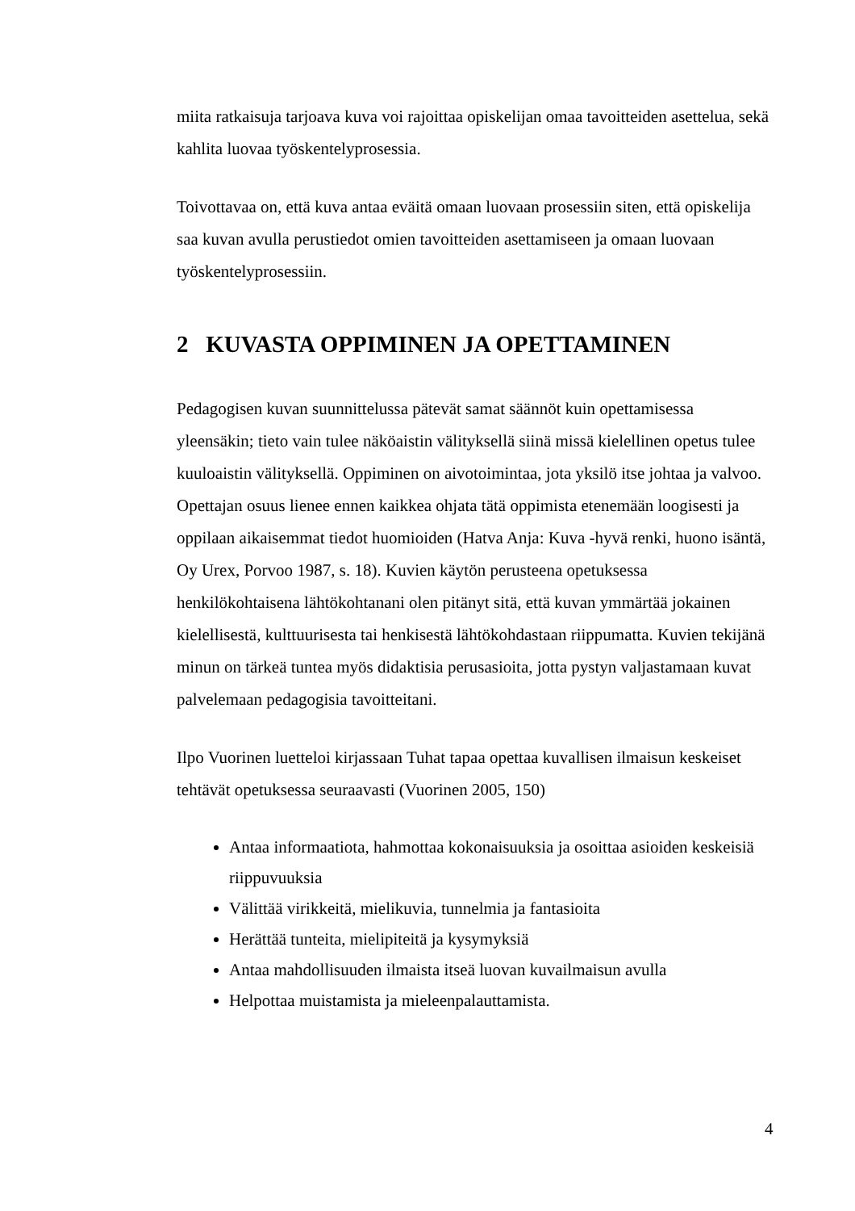miita ratkaisuja tarjoava kuva voi rajoittaa opiskelijan omaa tavoitteiden asettelua, sekä kahlita luovaa työskentelyprosessia.
Toivottavaa on, että kuva antaa eväitä omaan luovaan prosessiin siten, että opiskelija saa kuvan avulla perustiedot omien tavoitteiden asettamiseen ja omaan luovaan työskentelyprosessiin.
2 KUVASTA OPPIMINEN JA OPETTAMINEN
Pedagogisen kuvan suunnittelussa pätevät samat säännöt kuin opettamisessa yleensäkin; tieto vain tulee näköaistin välityksellä siinä missä kielellinen opetus tulee kuuloaistin välityksellä. Oppiminen on aivotoimintaa, jota yksilö itse johtaa ja valvoo. Opettajan osuus lienee ennen kaikkea ohjata tätä oppimista etenemään loogisesti ja oppilaan aikaisemmat tiedot huomioiden (Hatva Anja: Kuva -hyvä renki, huono isäntä, Oy Urex, Porvoo 1987, s. 18). Kuvien käytön perusteena opetuksessa henkilökohtaisena lähtökohtanani olen pitänyt sitä, että kuvan ymmärtää jokainen kielellisestä, kulttuurisesta tai henkisestä lähtökohdastaan riippumatta. Kuvien tekijänä minun on tärkeä tuntea myös didaktisia perusasioita, jotta pystyn valjastamaan kuvat palvelemaan pedagogisia tavoitteitani.
Ilpo Vuorinen luetteloi kirjassaan Tuhat tapaa opettaa kuvallisen ilmaisun keskeiset tehtävät opetuksessa seuraavasti (Vuorinen 2005, 150)
Antaa informaatiota, hahmottaa kokonaisuuksia ja osoittaa asioiden keskeisiä riippuvuuksia
Välittää virikkeitä, mielikuvia, tunnelmia ja fantasioita
Herättää tunteita, mielipiteitä ja kysymyksiä
Antaa mahdollisuuden ilmaista itseä luovan kuvailmaisun avulla
Helpottaa muistamista ja mieleenpalauttamista.
4